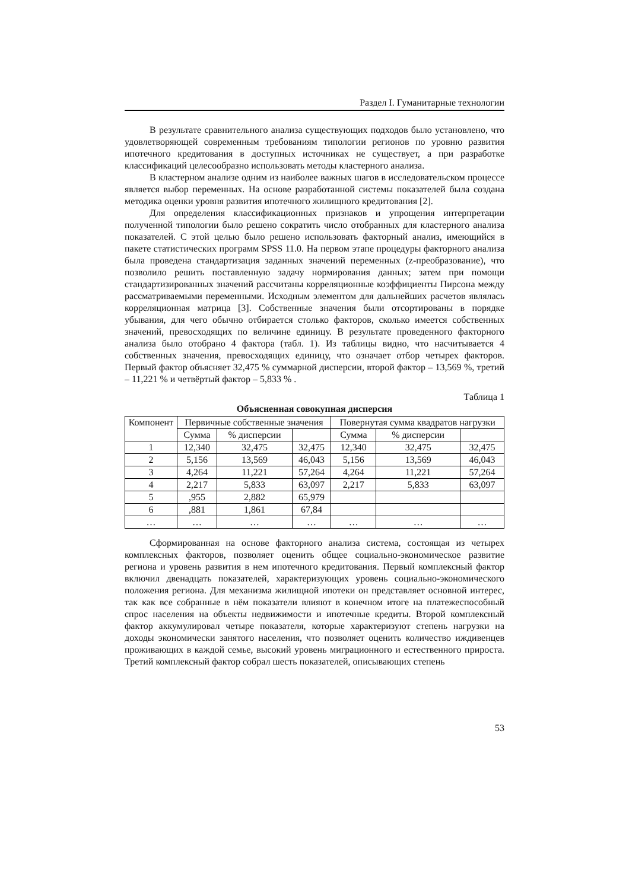Раздел I. Гуманитарные технологии
В результате сравнительного анализа существующих подходов было установлено, что удовлетворяющей современным требованиям типологии регионов по уровню развития ипотечного кредитования в доступных источниках не существует, а при разработке классификаций целесообразно использовать методы кластерного анализа.
В кластерном анализе одним из наиболее важных шагов в исследовательском процессе является выбор переменных. На основе разработанной системы показателей была создана методика оценки уровня развития ипотечного жилищного кредитования [2].
Для определения классификационных признаков и упрощения интерпретации полученной типологии было решено сократить число отобранных для кластерного анализа показателей. С этой целью было решено использовать факторный анализ, имеющийся в пакете статистических программ SPSS 11.0. На первом этапе процедуры факторного анализа была проведена стандартизация заданных значений переменных (z-преобразование), что позволило решить поставленную задачу нормирования данных; затем при помощи стандартизированных значений рассчитаны корреляционные коэффициенты Пирсона между рассматриваемыми переменными. Исходным элементом для дальнейших расчетов являлась корреляционная матрица [3]. Собственные значения были отсортированы в порядке убывания, для чего обычно отбирается столько факторов, сколько имеется собственных значений, превосходящих по величине единицу. В результате проведенного факторного анализа было отобрано 4 фактора (табл. 1). Из таблицы видно, что насчитывается 4 собственных значения, превосходящих единицу, что означает отбор четырех факторов. Первый фактор объясняет 32,475 % суммарной дисперсии, второй фактор – 13,569 %, третий – 11,221 % и четвёртый фактор – 5,833 % .
Таблица 1
Объясненная совокупная дисперсия
| Компонент | Первичные собственные значения | | | Повернутая сумма квадратов нагрузки | | |
| --- | --- | --- | --- | --- | --- | --- |
| | Сумма | % дисперсии | | Сумма | % дисперсии | |
| 1 | 12,340 | 32,475 | 32,475 | 12,340 | 32,475 | 32,475 |
| 2 | 5,156 | 13,569 | 46,043 | 5,156 | 13,569 | 46,043 |
| 3 | 4,264 | 11,221 | 57,264 | 4,264 | 11,221 | 57,264 |
| 4 | 2,217 | 5,833 | 63,097 | 2,217 | 5,833 | 63,097 |
| 5 | ,955 | 2,882 | 65,979 | | | |
| 6 | ,881 | 1,861 | 67,84 | | | |
| … | … | … | … | … | … | … |
Сформированная на основе факторного анализа система, состоящая из четырех комплексных факторов, позволяет оценить общее социально-экономическое развитие региона и уровень развития в нем ипотечного кредитования. Первый комплексный фактор включил двенадцать показателей, характеризующих уровень социально-экономического положения региона. Для механизма жилищной ипотеки он представляет основной интерес, так как все собранные в нём показатели влияют в конечном итоге на платежеспособный спрос населения на объекты недвижимости и ипотечные кредиты. Второй комплексный фактор аккумулировал четыре показателя, которые характеризуют степень нагрузки на доходы экономически занятого населения, что позволяет оценить количество иждивенцев проживающих в каждой семье, высокий уровень миграционного и естественного прироста. Третий комплексный фактор собрал шесть показателей, описывающих степень
53